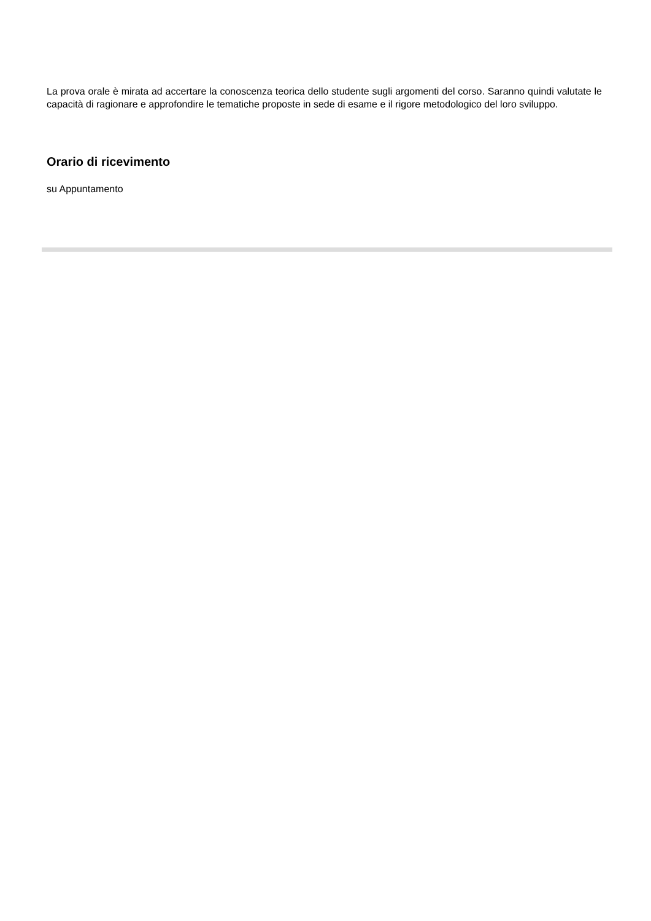La prova orale è mirata ad accertare la conoscenza teorica dello studente sugli argomenti del corso. Saranno quindi valutate le capacità di ragionare e approfondire le tematiche proposte in sede di esame e il rigore metodologico del loro sviluppo.
Orario di ricevimento
su Appuntamento